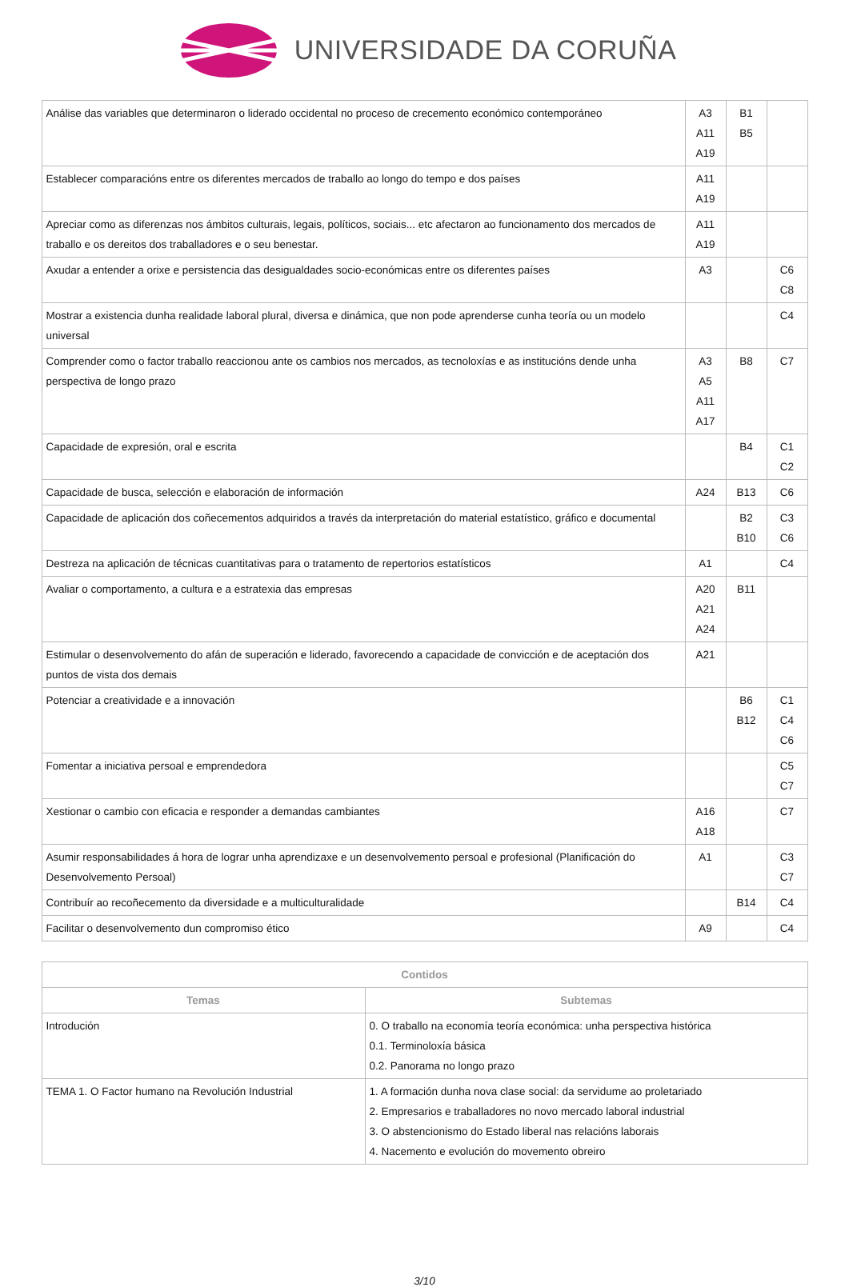UNIVERSIDADE DA CORUÑA
| Análise das variables que determinaron o liderado occidental no proceso de crecemento económico contemporáneo | A3 A11 A19 | B1 B5 | |
| Establecer comparacións entre os diferentes mercados de traballo ao longo do tempo e dos países | A11 A19 | | |
| Apreciar como as diferenzas nos ámbitos culturais, legais, políticos, sociais... etc afectaron ao funcionamento dos mercados de traballo e os dereitos dos traballadores e o seu benestar. | A11 A19 | | |
| Axudar a entender a orixe e persistencia das desigualdades socio-económicas entre os diferentes países | A3 | | C6 C8 |
| Mostrar a existencia dunha realidade laboral plural, diversa e dinámica, que non pode aprenderse cunha teoría ou un modelo universal | | | C4 |
| Comprender como o factor traballo reaccionou ante os cambios nos mercados, as tecnoloxías e as institucións dende unha perspectiva de longo prazo | A3 A5 A11 A17 | B8 | C7 |
| Capacidade de expresión, oral e escrita | | B4 | C1 C2 |
| Capacidade de busca, selección e elaboración de información | A24 | B13 | C6 |
| Capacidade de aplicación dos coñecementos adquiridos a través da interpretación do material estatístico, gráfico e documental | | B2 B10 | C3 C6 |
| Destreza na aplicación de técnicas cuantitativas para o tratamento de repertorios estatísticos | A1 | | C4 |
| Avaliar o comportamento, a cultura e a estratexia das empresas | A20 A21 A24 | B11 | |
| Estimular o desenvolvemento do afán de superación e liderado, favorecendo a capacidade de convicción e de aceptación dos puntos de vista dos demais | A21 | | |
| Potenciar a creatividade e a innovación | | B6 B12 | C1 C4 C6 |
| Fomentar a iniciativa persoal e emprendedora | | | C5 C7 |
| Xestionar o cambio con eficacia e responder a demandas cambiantes | A16 A18 | | C7 |
| Asumir responsabilidades á hora de lograr unha aprendizaxe e un desenvolvemento persoal e profesional (Planificación do Desenvolvemento Persoal) | A1 | | C3 C7 |
| Contribuír ao recoñecemento da diversidade e a multiculturalidade | | B14 | C4 |
| Facilitar o desenvolvemento dun compromiso ético | A9 | | C4 |
| Contidos | |
| --- | --- |
| Temas | Subtemas |
| Introdución | 0. O traballo na economía teoría económica: unha perspectiva histórica 0.1. Terminoloxía básica 0.2. Panorama no longo prazo |
| TEMA 1. O Factor humano na Revolución Industrial | 1. A formación dunha nova clase social: da servidume ao proletariado 2. Empresarios e traballadores no novo mercado laboral industrial 3. O abstencionismo do Estado liberal nas relacións laborais 4. Nacemento e evolución do movemento obreiro |
3/10